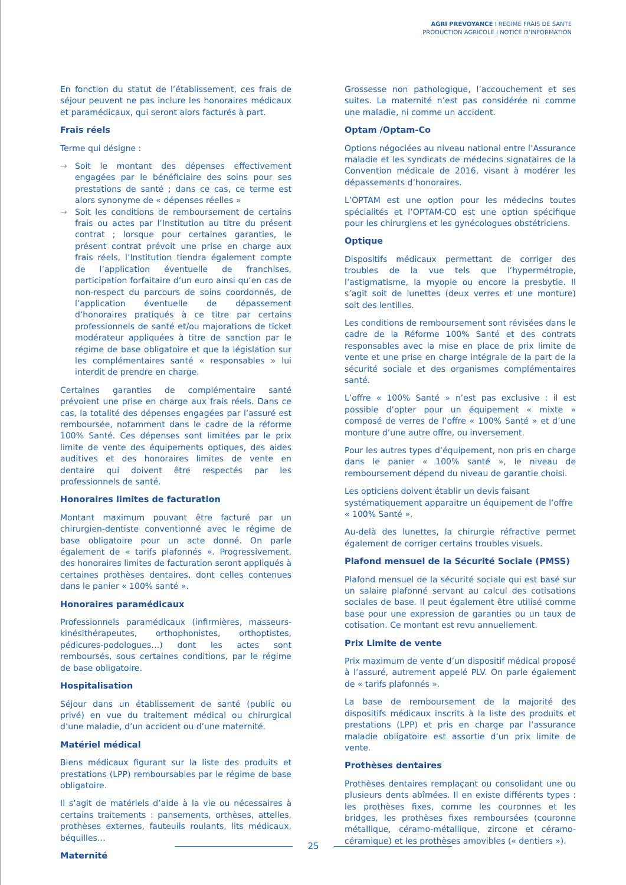AGRI PREVOYANCE I REGIME FRAIS DE SANTE
PRODUCTION AGRICOLE I NOTICE D’INFORMATION
En fonction du statut de l’établissement, ces frais de séjour peuvent ne pas inclure les honoraires médicaux et paramédicaux, qui seront alors facturés à part.
Frais réels
Terme qui désigne :
→ Soit le montant des dépenses effectivement engagées par le bénéficiaire des soins pour ses prestations de santé ; dans ce cas, ce terme est alors synonyme de « dépenses réelles »
→ Soit les conditions de remboursement de certains frais ou actes par l’Institution au titre du présent contrat ; lorsque pour certaines garanties, le présent contrat prévoit une prise en charge aux frais réels, l’Institution tiendra également compte de l’application éventuelle de franchises, participation forfaitaire d’un euro ainsi qu’en cas de non-respect du parcours de soins coordonnés, de l’application éventuelle de dépassement d’honoraires pratiqués à ce titre par certains professionnels de santé et/ou majorations de ticket modérateur appliquées à titre de sanction par le régime de base obligatoire et que la législation sur les complémentaires santé « responsables » lui interdit de prendre en charge.
Certaines garanties de complémentaire santé prévoient une prise en charge aux frais réels. Dans ce cas, la totalité des dépenses engagées par l’assuré est remboursée, notamment dans le cadre de la réforme 100% Santé. Ces dépenses sont limitées par le prix limite de vente des équipements optiques, des aides auditives et des honoraires limites de vente en dentaire qui doivent être respectés par les professionnels de santé.
Honoraires limites de facturation
Montant maximum pouvant être facturé par un chirurgien-dentiste conventionné avec le régime de base obligatoire pour un acte donné. On parle également de « tarifs plafonnés ». Progressivement, des honoraires limites de facturation seront appliqués à certaines prothèses dentaires, dont celles contenues dans le panier « 100% santé ».
Honoraires paramédicaux
Professionnels paramédicaux (infirmières, masseurs-kinésithérapeutes, orthophonistes, orthoptistes, pédicures-podologues…) dont les actes sont remboursés, sous certaines conditions, par le régime de base obligatoire.
Hospitalisation
Séjour dans un établissement de santé (public ou privé) en vue du traitement médical ou chirurgical d’une maladie, d’un accident ou d’une maternité.
Matériel médical
Biens médicaux figurant sur la liste des produits et prestations (LPP) remboursables par le régime de base obligatoire.
Il s’agit de matériels d’aide à la vie ou nécessaires à certains traitements : pansements, orthèses, attelles, prothèses externes, fauteuils roulants, lits médicaux, béquilles…
Maternité
Grossesse non pathologique, l’accouchement et ses suites. La maternité n’est pas considérée ni comme une maladie, ni comme un accident.
Optam /Optam-Co
Options négociées au niveau national entre l’Assurance maladie et les syndicats de médecins signataires de la Convention médicale de 2016, visant à modérer les dépassements d’honoraires.
L’OPTAM est une option pour les médecins toutes spécialités et l’OPTAM-CO est une option spécifique pour les chirurgiens et les gynécologues obstétriciens.
Optique
Dispositifs médicaux permettant de corriger des troubles de la vue tels que l’hypermétropie, l’astigmatisme, la myopie ou encore la presbytie. Il s’agit soit de lunettes (deux verres et une monture) soit des lentilles.
Les conditions de remboursement sont révisées dans le cadre de la Réforme 100% Santé et des contrats responsables avec la mise en place de prix limite de vente et une prise en charge intégrale de la part de la sécurité sociale et des organismes complémentaires santé.
L’offre « 100% Santé » n’est pas exclusive : il est possible d’opter pour un équipement « mixte » composé de verres de l’offre « 100% Santé » et d’une monture d’une autre offre, ou inversement.
Pour les autres types d’équipement, non pris en charge dans le panier « 100% santé », le niveau de remboursement dépend du niveau de garantie choisi.
Les opticiens doivent établir un devis faisant systématiquement apparaitre un équipement de l’offre « 100% Santé ».
Au-delà des lunettes, la chirurgie réfractive permet également de corriger certains troubles visuels.
Plafond mensuel de la Sécurité Sociale (PMSS)
Plafond mensuel de la sécurité sociale qui est basé sur un salaire plafonné servant au calcul des cotisations sociales de base. Il peut également être utilisé comme base pour une expression de garanties ou un taux de cotisation. Ce montant est revu annuellement.
Prix Limite de vente
Prix maximum de vente d’un dispositif médical proposé à l’assuré, autrement appelé PLV. On parle également de « tarifs plafonnés ».
La base de remboursement de la majorité des dispositifs médicaux inscrits à la liste des produits et prestations (LPP) et pris en charge par l’assurance maladie obligatoire est assortie d’un prix limite de vente.
Prothèses dentaires
Prothèses dentaires remplaçant ou consolidant une ou plusieurs dents abîmées. Il en existe différents types : les prothèses fixes, comme les couronnes et les bridges, les prothèses fixes remboursées (couronne métallique, céramo-métallique, zircone et céramo-céramique) et les prothèses amovibles (« dentiers »).
25